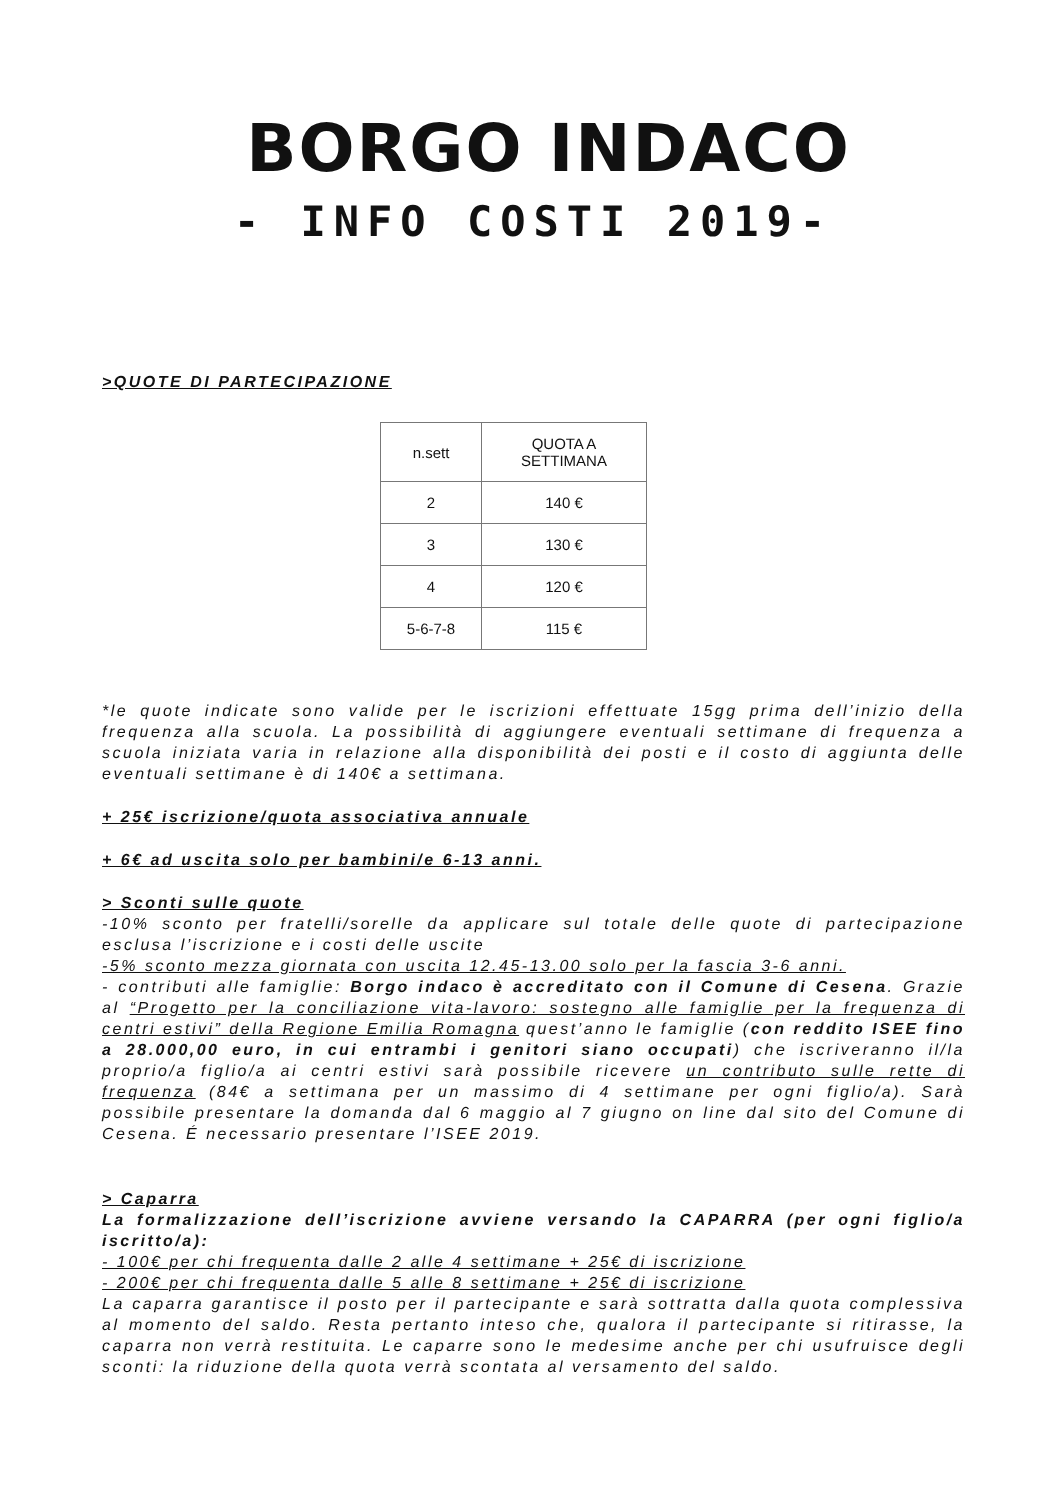BORGO INDACO
- INFO COSTI 2019-
>QUOTE DI PARTECIPAZIONE
| n.sett | QUOTA A SETTIMANA |
| 2 | 140 € |
| 3 | 130 € |
| 4 | 120 € |
| 5-6-7-8 | 115 € |
*le quote indicate sono valide per le iscrizioni effettuate 15gg prima dell’inizio della frequenza alla scuola. La possibilità di aggiungere eventuali settimane di frequenza a scuola iniziata varia in relazione alla disponibilità dei posti e il costo di aggiunta delle eventuali settimane è di 140€ a settimana.
+ 25€ iscrizione/quota associativa annuale
+ 6€ ad uscita solo per bambini/e 6-13 anni.
> Sconti sulle quote
-10% sconto per fratelli/sorelle da applicare sul totale delle quote di partecipazione esclusa l’iscrizione e i costi delle uscite
-5% sconto mezza giornata con uscita 12.45-13.00 solo per la fascia 3-6 anni.
- contributi alle famiglie: Borgo indaco è accreditato con il Comune di Cesena. Grazie al “Progetto per la conciliazione vita-lavoro: sostegno alle famiglie per la frequenza di centri estivi” della Regione Emilia Romagna quest’anno le famiglie (con reddito ISEE fino a 28.000,00 euro, in cui entrambi i genitori siano occupati) che iscriveranno il/la proprio/a figlio/a ai centri estivi sarà possibile ricevere un contributo sulle rette di frequenza (84€ a settimana per un massimo di 4 settimane per ogni figlio/a). Sarà possibile presentare la domanda dal 6 maggio al 7 giugno on line dal sito del Comune di Cesena. É necessario presentare l’ISEE 2019.
> Caparra
La formalizzazione dell’iscrizione avviene versando la CAPARRA (per ogni figlio/a iscritto/a):
- 100€ per chi frequenta dalle 2 alle 4 settimane + 25€ di iscrizione
- 200€ per chi frequenta dalle 5 alle 8 settimane + 25€ di iscrizione
La caparra garantisce il posto per il partecipante e sarà sottratta dalla quota complessiva al momento del saldo. Resta pertanto inteso che, qualora il partecipante si ritirasse, la caparra non verrà restituita. Le caparre sono le medesime anche per chi usufruisce degli sconti: la riduzione della quota verrà scontata al versamento del saldo.